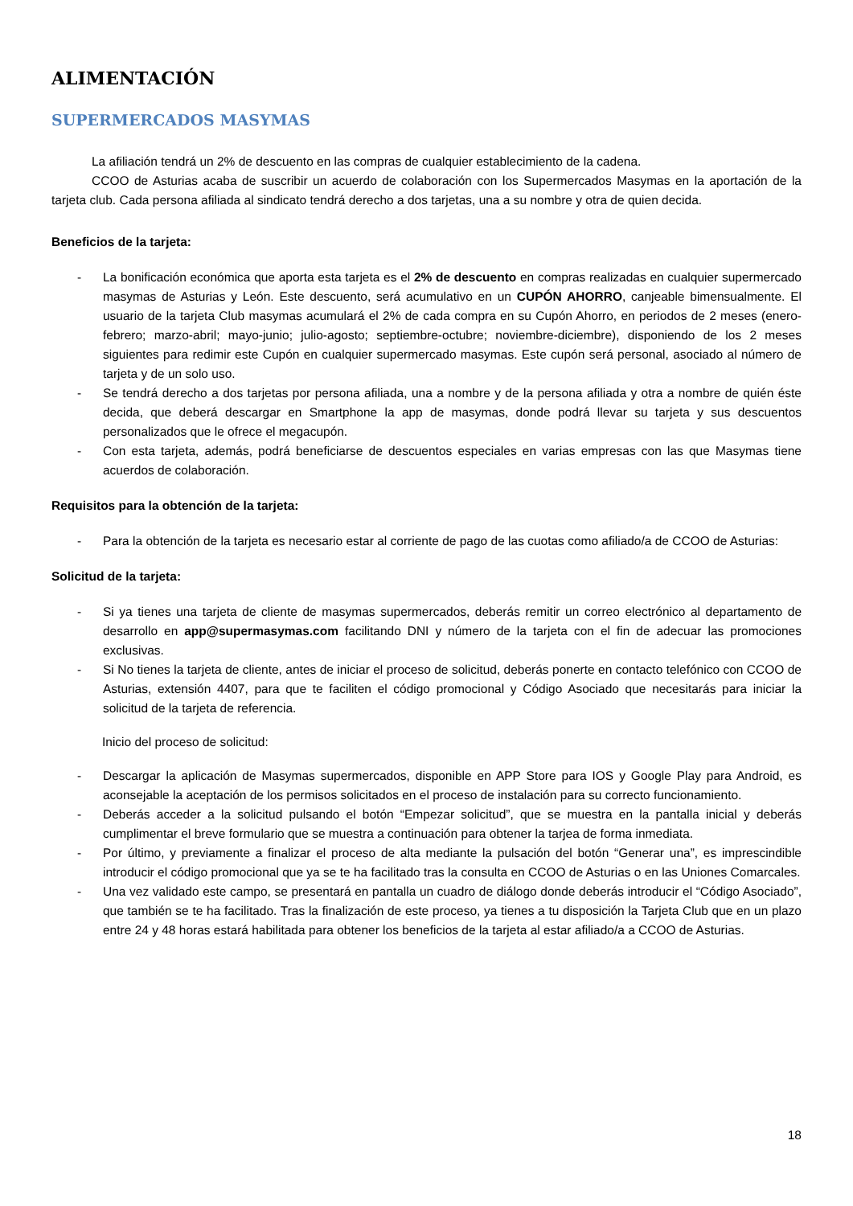ALIMENTACIÓN
SUPERMERCADOS MASYMAS
La afiliación tendrá un 2% de descuento en las compras de cualquier establecimiento de la cadena.
CCOO de Asturias acaba de suscribir un acuerdo de colaboración con los Supermercados Masymas en la aportación de la tarjeta club. Cada persona afiliada al sindicato tendrá derecho a dos tarjetas, una a su nombre y otra de quien decida.
Beneficios de la tarjeta:
- La bonificación económica que aporta esta tarjeta es el 2% de descuento en compras realizadas en cualquier supermercado masymas de Asturias y León. Este descuento, será acumulativo en un CUPÓN AHORRO, canjeable bimensualmente. El usuario de la tarjeta Club masymas acumulará el 2% de cada compra en su Cupón Ahorro, en periodos de 2 meses (enero-febrero; marzo-abril; mayo-junio; julio-agosto; septiembre-octubre; noviembre-diciembre), disponiendo de los 2 meses siguientes para redimir este Cupón en cualquier supermercado masymas. Este cupón será personal, asociado al número de tarjeta y de un solo uso.
- Se tendrá derecho a dos tarjetas por persona afiliada, una a nombre y de la persona afiliada y otra a nombre de quién éste decida, que deberá descargar en Smartphone la app de masymas, donde podrá llevar su tarjeta y sus descuentos personalizados que le ofrece el megacupón.
- Con esta tarjeta, además, podrá beneficiarse de descuentos especiales en varias empresas con las que Masymas tiene acuerdos de colaboración.
Requisitos para la obtención de la tarjeta:
- Para la obtención de la tarjeta es necesario estar al corriente de pago de las cuotas como afiliado/a de CCOO de Asturias:
Solicitud de la tarjeta:
- Si ya tienes una tarjeta de cliente de masymas supermercados, deberás remitir un correo electrónico al departamento de desarrollo en app@supermasymas.com facilitando DNI y número de la tarjeta con el fin de adecuar las promociones exclusivas.
- Si No tienes la tarjeta de cliente, antes de iniciar el proceso de solicitud, deberás ponerte en contacto telefónico con CCOO de Asturias, extensión 4407, para que te faciliten el código promocional y Código Asociado que necesitarás para iniciar la solicitud de la tarjeta de referencia.
Inicio del proceso de solicitud:
- Descargar la aplicación de Masymas supermercados, disponible en APP Store para IOS y Google Play para Android, es aconsejable la aceptación de los permisos solicitados en el proceso de instalación para su correcto funcionamiento.
- Deberás acceder a la solicitud pulsando el botón “Empezar solicitud”, que se muestra en la pantalla inicial y deberás cumplimentar el breve formulario que se muestra a continuación para obtener la tarjea de forma inmediata.
- Por último, y previamente a finalizar el proceso de alta mediante la pulsación del botón “Generar una”, es imprescindible introducir el código promocional que ya se te ha facilitado tras la consulta en CCOO de Asturias o en las Uniones Comarcales.
- Una vez validado este campo, se presentará en pantalla un cuadro de diálogo donde deberás introducir el “Código Asociado”, que también se te ha facilitado. Tras la finalización de este proceso, ya tienes a tu disposición la Tarjeta Club que en un plazo entre 24 y 48 horas estará habilitada para obtener los beneficios de la tarjeta al estar afiliado/a a CCOO de Asturias.
18